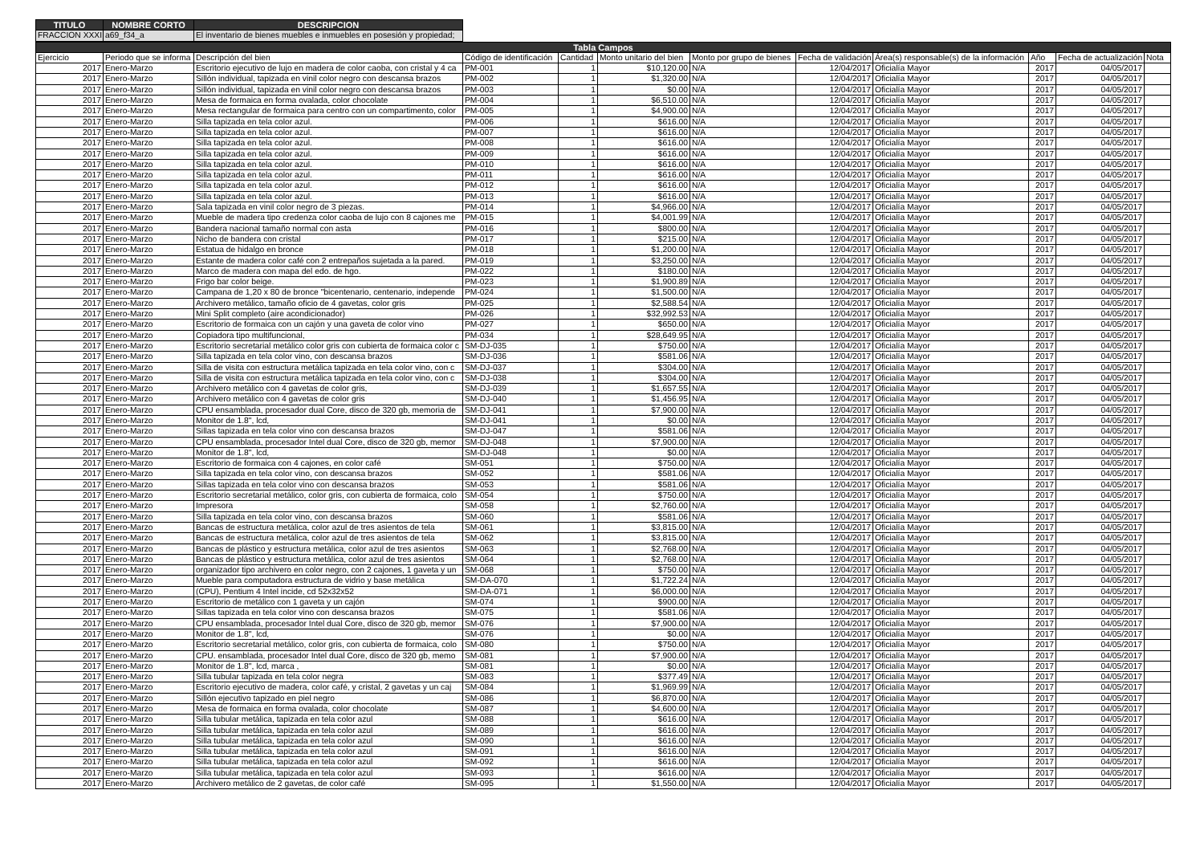| TITULO | NOMBRE CORTO | DESCRIPCION |
| --- | --- | --- |
| FRACCION XXXI | a69_f34_a | El inventario de bienes muebles e inmuebles en posesión y propiedad; |
| Tabla Campos | | | | | | | | | | | |
| Ejercicio | Periodo que se informa | Descripción del bien | Código de identificación | Cantidad | Monto unitario del bien | Monto por grupo de bienes | Fecha de validación | Área(s) responsable(s) de la información | Año | Fecha de actualización | Nota |
| 2017 | Enero-Marzo | Escritorio ejecutivo de lujo en madera de color caoba, con cristal y 4 ca | PM-001 | 1 | $10,120.00 | N/A | 12/04/2017 | Oficialía Mayor | 2017 | 04/05/2017 | |
| 2017 | Enero-Marzo | Sillón individual, tapizada en vinil color negro con descansa brazos | PM-002 | 1 | $1,320.00 | N/A | 12/04/2017 | Oficialía Mayor | 2017 | 04/05/2017 | |
| 2017 | Enero-Marzo | Sillón individual, tapizada en vinil color negro con descansa brazos | PM-003 | 1 | $0.00 | N/A | 12/04/2017 | Oficialía Mayor | 2017 | 04/05/2017 | |
| 2017 | Enero-Marzo | Mesa de formaica en forma ovalada, color chocolate | PM-004 | 1 | $6,510.00 | N/A | 12/04/2017 | Oficialía Mayor | 2017 | 04/05/2017 | |
| 2017 | Enero-Marzo | Mesa rectangular de formaica para centro con un compartimento, color | PM-005 | 1 | $4,900.00 | N/A | 12/04/2017 | Oficialía Mayor | 2017 | 04/05/2017 | |
| 2017 | Enero-Marzo | Silla tapizada en tela color azul. | PM-006 | 1 | $616.00 | N/A | 12/04/2017 | Oficialía Mayor | 2017 | 04/05/2017 | |
| 2017 | Enero-Marzo | Silla tapizada en tela color azul. | PM-007 | 1 | $616.00 | N/A | 12/04/2017 | Oficialía Mayor | 2017 | 04/05/2017 | |
| 2017 | Enero-Marzo | Silla tapizada en tela color azul. | PM-008 | 1 | $616.00 | N/A | 12/04/2017 | Oficialía Mayor | 2017 | 04/05/2017 | |
| 2017 | Enero-Marzo | Silla tapizada en tela color azul. | PM-009 | 1 | $616.00 | N/A | 12/04/2017 | Oficialía Mayor | 2017 | 04/05/2017 | |
| 2017 | Enero-Marzo | Silla tapizada en tela color azul. | PM-010 | 1 | $616.00 | N/A | 12/04/2017 | Oficialía Mayor | 2017 | 04/05/2017 | |
| 2017 | Enero-Marzo | Silla tapizada en tela color azul. | PM-011 | 1 | $616.00 | N/A | 12/04/2017 | Oficialía Mayor | 2017 | 04/05/2017 | |
| 2017 | Enero-Marzo | Silla tapizada en tela color azul. | PM-012 | 1 | $616.00 | N/A | 12/04/2017 | Oficialía Mayor | 2017 | 04/05/2017 | |
| 2017 | Enero-Marzo | Silla tapizada en tela color azul. | PM-013 | 1 | $616.00 | N/A | 12/04/2017 | Oficialía Mayor | 2017 | 04/05/2017 | |
| 2017 | Enero-Marzo | Sala tapizada en vinil color negro de 3 piezas. | PM-014 | 1 | $4,966.00 | N/A | 12/04/2017 | Oficialía Mayor | 2017 | 04/05/2017 | |
| 2017 | Enero-Marzo | Mueble de madera tipo credenza color caoba de lujo con 8 cajones me | PM-015 | 1 | $4,001.99 | N/A | 12/04/2017 | Oficialía Mayor | 2017 | 04/05/2017 | |
| 2017 | Enero-Marzo | Bandera nacional tamaño normal con asta | PM-016 | 1 | $800.00 | N/A | 12/04/2017 | Oficialía Mayor | 2017 | 04/05/2017 | |
| 2017 | Enero-Marzo | Nicho de bandera con cristal | PM-017 | 1 | $215.00 | N/A | 12/04/2017 | Oficialía Mayor | 2017 | 04/05/2017 | |
| 2017 | Enero-Marzo | Estatua de hidalgo en bronce | PM-018 | 1 | $1,200.00 | N/A | 12/04/2017 | Oficialía Mayor | 2017 | 04/05/2017 | |
| 2017 | Enero-Marzo | Estante de madera color café con 2 entrepaños sujetada a la pared. | PM-019 | 1 | $3,250.00 | N/A | 12/04/2017 | Oficialía Mayor | 2017 | 04/05/2017 | |
| 2017 | Enero-Marzo | Marco de madera con mapa del edo. de hgo. | PM-022 | 1 | $180.00 | N/A | 12/04/2017 | Oficialía Mayor | 2017 | 04/05/2017 | |
| 2017 | Enero-Marzo | Frigo bar color beige. | PM-023 | 1 | $1,900.89 | N/A | 12/04/2017 | Oficialía Mayor | 2017 | 04/05/2017 | |
| 2017 | Enero-Marzo | Campana de 1,20 x 80 de bronce "bicentenario, centenario, independe | PM-024 | 1 | $1,500.00 | N/A | 12/04/2017 | Oficialía Mayor | 2017 | 04/05/2017 | |
| 2017 | Enero-Marzo | Archivero metálico, tamaño oficio de 4 gavetas, color gris | PM-025 | 1 | $2,588.54 | N/A | 12/04/2017 | Oficialía Mayor | 2017 | 04/05/2017 | |
| 2017 | Enero-Marzo | Mini Split completo (aire acondicionador) | PM-026 | 1 | $32,992.53 | N/A | 12/04/2017 | Oficialía Mayor | 2017 | 04/05/2017 | |
| 2017 | Enero-Marzo | Escritorio de formaica con un cajón y una gaveta de color vino | PM-027 | 1 | $650.00 | N/A | 12/04/2017 | Oficialía Mayor | 2017 | 04/05/2017 | |
| 2017 | Enero-Marzo | Copiadora tipo multifuncional, | PM-034 | 1 | $28,649.95 | N/A | 12/04/2017 | Oficialía Mayor | 2017 | 04/05/2017 | |
| 2017 | Enero-Marzo | Escritorio secretarial metálico color gris con cubierta de formaica color c | SM-DJ-035 | 1 | $750.00 | N/A | 12/04/2017 | Oficialía Mayor | 2017 | 04/05/2017 | |
| 2017 | Enero-Marzo | Silla tapizada en tela color vino, con descansa brazos | SM-DJ-036 | 1 | $581.06 | N/A | 12/04/2017 | Oficialía Mayor | 2017 | 04/05/2017 | |
| 2017 | Enero-Marzo | Silla de visita con estructura metálica tapizada en tela color vino, con c | SM-DJ-037 | 1 | $304.00 | N/A | 12/04/2017 | Oficialía Mayor | 2017 | 04/05/2017 | |
| 2017 | Enero-Marzo | Silla de visita con estructura metálica tapizada en tela color vino, con c | SM-DJ-038 | 1 | $304.00 | N/A | 12/04/2017 | Oficialía Mayor | 2017 | 04/05/2017 | |
| 2017 | Enero-Marzo | Archivero metálico con 4 gavetas de color gris, | SM-DJ-039 | 1 | $1,657.55 | N/A | 12/04/2017 | Oficialía Mayor | 2017 | 04/05/2017 | |
| 2017 | Enero-Marzo | Archivero metálico con 4 gavetas de color gris | SM-DJ-040 | 1 | $1,456.95 | N/A | 12/04/2017 | Oficialía Mayor | 2017 | 04/05/2017 | |
| 2017 | Enero-Marzo | CPU ensamblada, procesador dual Core, disco de 320 gb, memoria de | SM-DJ-041 | 1 | $7,900.00 | N/A | 12/04/2017 | Oficialía Mayor | 2017 | 04/05/2017 | |
| 2017 | Enero-Marzo | Monitor de 1.8", lcd, | SM-DJ-041 | 1 | $0.00 | N/A | 12/04/2017 | Oficialía Mayor | 2017 | 04/05/2017 | |
| 2017 | Enero-Marzo | Sillas tapizada en tela color vino con descansa brazos | SM-DJ-047 | 1 | $581.06 | N/A | 12/04/2017 | Oficialía Mayor | 2017 | 04/05/2017 | |
| 2017 | Enero-Marzo | CPU ensamblada, procesador Intel dual Core, disco de 320 gb, memor | SM-DJ-048 | 1 | $7,900.00 | N/A | 12/04/2017 | Oficialía Mayor | 2017 | 04/05/2017 | |
| 2017 | Enero-Marzo | Monitor de 1.8", lcd, | SM-DJ-048 | 1 | $0.00 | N/A | 12/04/2017 | Oficialía Mayor | 2017 | 04/05/2017 | |
| 2017 | Enero-Marzo | Escritorio de formaica con 4 cajones, en color café | SM-051 | 1 | $750.00 | N/A | 12/04/2017 | Oficialía Mayor | 2017 | 04/05/2017 | |
| 2017 | Enero-Marzo | Silla tapizada en tela color vino, con descansa brazos | SM-052 | 1 | $581.06 | N/A | 12/04/2017 | Oficialía Mayor | 2017 | 04/05/2017 | |
| 2017 | Enero-Marzo | Sillas tapizada en tela color vino con descansa brazos | SM-053 | 1 | $581.06 | N/A | 12/04/2017 | Oficialía Mayor | 2017 | 04/05/2017 | |
| 2017 | Enero-Marzo | Escritorio secretarial metálico, color gris, con cubierta de formaica, colo | SM-054 | 1 | $750.00 | N/A | 12/04/2017 | Oficialía Mayor | 2017 | 04/05/2017 | |
| 2017 | Enero-Marzo | Impresora | SM-058 | 1 | $2,760.00 | N/A | 12/04/2017 | Oficialía Mayor | 2017 | 04/05/2017 | |
| 2017 | Enero-Marzo | Silla tapizada en tela color vino, con descansa brazos | SM-060 | 1 | $581.06 | N/A | 12/04/2017 | Oficialía Mayor | 2017 | 04/05/2017 | |
| 2017 | Enero-Marzo | Bancas de estructura metálica, color azul de tres asientos de tela | SM-061 | 1 | $3,815.00 | N/A | 12/04/2017 | Oficialía Mayor | 2017 | 04/05/2017 | |
| 2017 | Enero-Marzo | Bancas de estructura metálica, color azul de tres asientos de tela | SM-062 | 1 | $3,815.00 | N/A | 12/04/2017 | Oficialía Mayor | 2017 | 04/05/2017 | |
| 2017 | Enero-Marzo | Bancas de plástico y estructura metálica, color azul de tres asientos | SM-063 | 1 | $2,768.00 | N/A | 12/04/2017 | Oficialía Mayor | 2017 | 04/05/2017 | |
| 2017 | Enero-Marzo | Bancas de plástico y estructura metálica, color azul de tres asientos | SM-064 | 1 | $2,768.00 | N/A | 12/04/2017 | Oficialía Mayor | 2017 | 04/05/2017 | |
| 2017 | Enero-Marzo | organizador tipo archivero en color negro, con 2 cajones, 1 gaveta y un | SM-068 | 1 | $750.00 | N/A | 12/04/2017 | Oficialía Mayor | 2017 | 04/05/2017 | |
| 2017 | Enero-Marzo | Mueble para computadora estructura de vidrio y base metálica | SM-DA-070 | 1 | $1,722.24 | N/A | 12/04/2017 | Oficialía Mayor | 2017 | 04/05/2017 | |
| 2017 | Enero-Marzo | (CPU), Pentium 4 Intel incide, cd 52x32x52 | SM-DA-071 | 1 | $6,000.00 | N/A | 12/04/2017 | Oficialía Mayor | 2017 | 04/05/2017 | |
| 2017 | Enero-Marzo | Escritorio de metálico con 1 gaveta y un cajón | SM-074 | 1 | $900.00 | N/A | 12/04/2017 | Oficialía Mayor | 2017 | 04/05/2017 | |
| 2017 | Enero-Marzo | Sillas tapizada en tela color vino con descansa brazos | SM-075 | 1 | $581.06 | N/A | 12/04/2017 | Oficialía Mayor | 2017 | 04/05/2017 | |
| 2017 | Enero-Marzo | CPU ensamblada, procesador Intel dual Core, disco de 320 gb, memor | SM-076 | 1 | $7,900.00 | N/A | 12/04/2017 | Oficialía Mayor | 2017 | 04/05/2017 | |
| 2017 | Enero-Marzo | Monitor de 1.8", lcd, | SM-076 | 1 | $0.00 | N/A | 12/04/2017 | Oficialía Mayor | 2017 | 04/05/2017 | |
| 2017 | Enero-Marzo | Escritorio secretarial metálico, color gris, con cubierta de formaica, colo | SM-080 | 1 | $750.00 | N/A | 12/04/2017 | Oficialía Mayor | 2017 | 04/05/2017 | |
| 2017 | Enero-Marzo | CPU. ensamblada, procesador Intel dual Core, disco de 320 gb, memo | SM-081 | 1 | $7,900.00 | N/A | 12/04/2017 | Oficialía Mayor | 2017 | 04/05/2017 | |
| 2017 | Enero-Marzo | Monitor de 1.8", lcd, marca , | SM-081 | 1 | $0.00 | N/A | 12/04/2017 | Oficialía Mayor | 2017 | 04/05/2017 | |
| 2017 | Enero-Marzo | Silla tubular tapizada en tela color negra | SM-083 | 1 | $377.49 | N/A | 12/04/2017 | Oficialía Mayor | 2017 | 04/05/2017 | |
| 2017 | Enero-Marzo | Escritorio ejecutivo de madera, color café, y cristal, 2 gavetas y un caj | SM-084 | 1 | $1,969.99 | N/A | 12/04/2017 | Oficialía Mayor | 2017 | 04/05/2017 | |
| 2017 | Enero-Marzo | Sillón ejecutivo tapizado en piel negro | SM-086 | 1 | $6,870.00 | N/A | 12/04/2017 | Oficialía Mayor | 2017 | 04/05/2017 | |
| 2017 | Enero-Marzo | Mesa de formaica en forma ovalada, color chocolate | SM-087 | 1 | $4,600.00 | N/A | 12/04/2017 | Oficialía Mayor | 2017 | 04/05/2017 | |
| 2017 | Enero-Marzo | Silla tubular metálica, tapizada en tela color azul | SM-088 | 1 | $616.00 | N/A | 12/04/2017 | Oficialía Mayor | 2017 | 04/05/2017 | |
| 2017 | Enero-Marzo | Silla tubular metálica, tapizada en tela color azul | SM-089 | 1 | $616.00 | N/A | 12/04/2017 | Oficialía Mayor | 2017 | 04/05/2017 | |
| 2017 | Enero-Marzo | Silla tubular metálica, tapizada en tela color azul | SM-090 | 1 | $616.00 | N/A | 12/04/2017 | Oficialía Mayor | 2017 | 04/05/2017 | |
| 2017 | Enero-Marzo | Silla tubular metálica, tapizada en tela color azul | SM-091 | 1 | $616.00 | N/A | 12/04/2017 | Oficialía Mayor | 2017 | 04/05/2017 | |
| 2017 | Enero-Marzo | Silla tubular metálica, tapizada en tela color azul | SM-092 | 1 | $616.00 | N/A | 12/04/2017 | Oficialía Mayor | 2017 | 04/05/2017 | |
| 2017 | Enero-Marzo | Silla tubular metálica, tapizada en tela color azul | SM-093 | 1 | $616.00 | N/A | 12/04/2017 | Oficialía Mayor | 2017 | 04/05/2017 | |
| 2017 | Enero-Marzo | Archivero metálico de 2 gavetas, de color café | SM-095 | 1 | $1,550.00 | N/A | 12/04/2017 | Oficialía Mayor | 2017 | 04/05/2017 | |